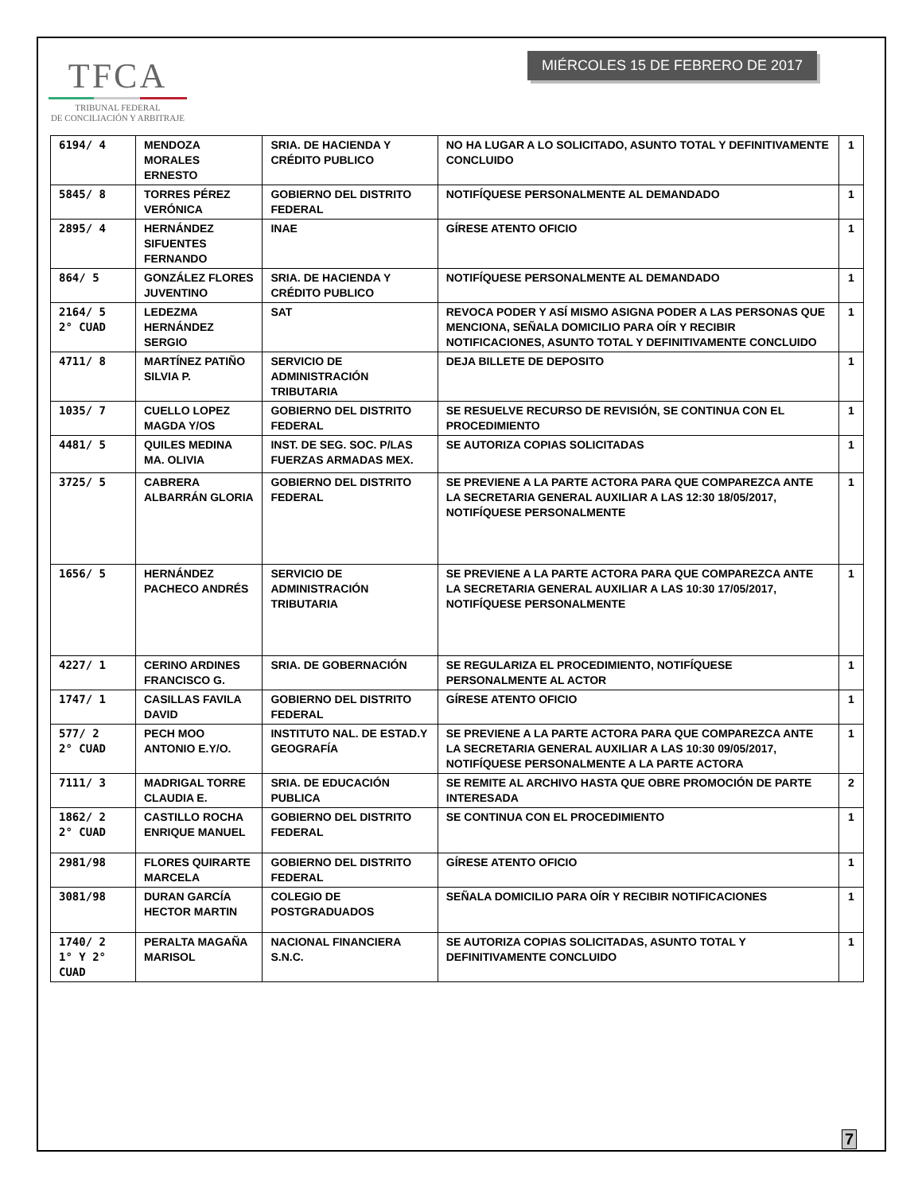TFCA
TRIBUNAL FEDERAL
DE CONCILIACIÓN Y ARBITRAJE
MIÉRCOLES 15 DE FEBRERO DE 2017
| 6194/ 4 | MENDOZA MORALES ERNESTO | SRIA. DE HACIENDA Y CRÉDITO PUBLICO | NO HA LUGAR A LO SOLICITADO, ASUNTO TOTAL Y DEFINITIVAMENTE CONCLUIDO | 1 |
| 5845/ 8 | TORRES PÉREZ VERÓNICA | GOBIERNO DEL DISTRITO FEDERAL | NOTIFÍQUESE PERSONALMENTE AL DEMANDADO | 1 |
| 2895/ 4 | HERNÁNDEZ SIFUENTES FERNANDO | INAE | GÍRESE ATENTO OFICIO | 1 |
| 864/ 5 | GONZÁLEZ FLORES JUVENTINO | SRIA. DE HACIENDA Y CRÉDITO PUBLICO | NOTIFÍQUESE PERSONALMENTE AL DEMANDADO | 1 |
| 2164/ 5 2° CUAD | LEDEZMA HERNÁNDEZ SERGIO | SAT | REVOCA PODER Y ASÍ MISMO ASIGNA PODER A LAS PERSONAS QUE MENCIONA, SEÑALA DOMICILIO PARA OÍR Y RECIBIR NOTIFICACIONES, ASUNTO TOTAL Y DEFINITIVAMENTE CONCLUIDO | 1 |
| 4711/ 8 | MARTÍNEZ PATIÑO SILVIA P. | SERVICIO DE ADMINISTRACIÓN TRIBUTARIA | DEJA BILLETE DE DEPOSITO | 1 |
| 1035/ 7 | CUELLO LOPEZ MAGDA Y/OS | GOBIERNO DEL DISTRITO FEDERAL | SE RESUELVE RECURSO DE REVISIÓN, SE CONTINUA CON EL PROCEDIMIENTO | 1 |
| 4481/ 5 | QUILES MEDINA MA. OLIVIA | INST. DE SEG. SOC. P/LAS FUERZAS ARMADAS MEX. | SE AUTORIZA COPIAS SOLICITADAS | 1 |
| 3725/ 5 | CABRERA ALBARRÁN GLORIA | GOBIERNO DEL DISTRITO FEDERAL | SE PREVIENE A LA PARTE ACTORA PARA QUE COMPAREZCA ANTE LA SECRETARIA GENERAL AUXILIAR A LAS 12:30 18/05/2017, NOTIFÍQUESE PERSONALMENTE | 1 |
| 1656/ 5 | HERNÁNDEZ PACHECO ANDRÉS | SERVICIO DE ADMINISTRACIÓN TRIBUTARIA | SE PREVIENE A LA PARTE ACTORA PARA QUE COMPAREZCA ANTE LA SECRETARIA GENERAL AUXILIAR A LAS 10:30 17/05/2017, NOTIFÍQUESE PERSONALMENTE | 1 |
| 4227/ 1 | CERINO ARDINES FRANCISCO G. | SRIA. DE GOBERNACIÓN | SE REGULARIZA EL PROCEDIMIENTO, NOTIFÍQUESE PERSONALMENTE AL ACTOR | 1 |
| 1747/ 1 | CASILLAS FAVILA DAVID | GOBIERNO DEL DISTRITO FEDERAL | GÍRESE ATENTO OFICIO | 1 |
| 577/ 2 2° CUAD | PECH MOO ANTONIO E.Y/O. | INSTITUTO NAL. DE ESTAD.Y GEOGRAFÍA | SE PREVIENE A LA PARTE ACTORA PARA QUE COMPAREZCA ANTE LA SECRETARIA GENERAL AUXILIAR A LAS 10:30 09/05/2017, NOTIFÍQUESE PERSONALMENTE A LA PARTE ACTORA | 1 |
| 7111/ 3 | MADRIGAL TORRE CLAUDIA E. | SRIA. DE EDUCACIÓN PUBLICA | SE REMITE AL ARCHIVO HASTA QUE OBRE PROMOCIÓN DE PARTE INTERESADA | 2 |
| 1862/ 2 2° CUAD | CASTILLO ROCHA ENRIQUE MANUEL | GOBIERNO DEL DISTRITO FEDERAL | SE CONTINUA CON EL PROCEDIMIENTO | 1 |
| 2981/98 | FLORES QUIRARTE MARCELA | GOBIERNO DEL DISTRITO FEDERAL | GÍRESE ATENTO OFICIO | 1 |
| 3081/98 | DURAN GARCÍA HECTOR MARTIN | COLEGIO DE POSTGRADUADOS | SEÑALA DOMICILIO PARA OÍR Y RECIBIR NOTIFICACIONES | 1 |
| 1740/ 2 1° Y 2° CUAD | PERALTA MAGAÑA MARISOL | NACIONAL FINANCIERA S.N.C. | SE AUTORIZA COPIAS SOLICITADAS, ASUNTO TOTAL Y DEFINITIVAMENTE CONCLUIDO | 1 |
7